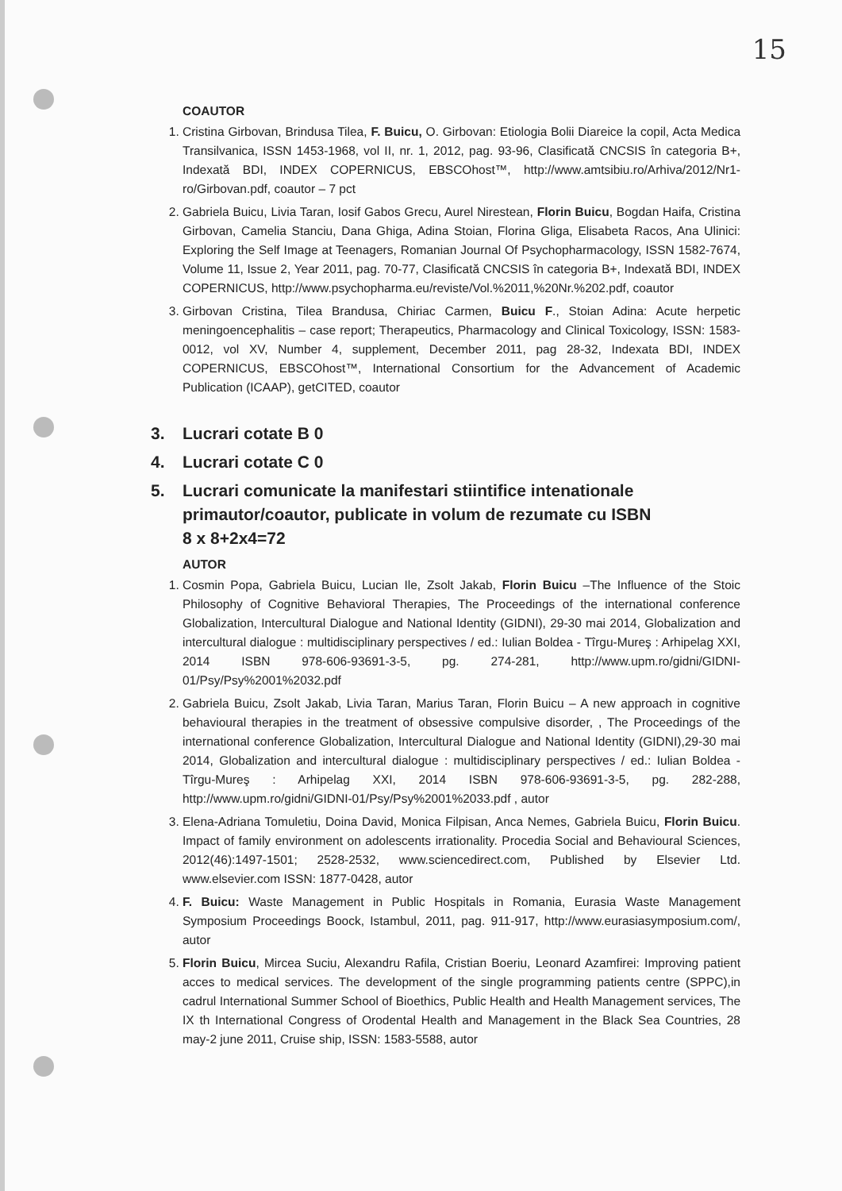15
COAUTOR
1. Cristina Girbovan, Brindusa Tilea, F. Buicu, O. Girbovan: Etiologia Bolii Diareice la copil, Acta Medica Transilvanica, ISSN 1453-1968, vol II, nr. 1, 2012, pag. 93-96, Clasificată CNCSIS în categoria B+, Indexată BDI, INDEX COPERNICUS, EBSCOhost™, http://www.amtsibiu.ro/Arhiva/2012/Nr1-ro/Girbovan.pdf, coautor – 7 pct
2. Gabriela Buicu, Livia Taran, Iosif Gabos Grecu, Aurel Nirestean, Florin Buicu, Bogdan Haifa, Cristina Girbovan, Camelia Stanciu, Dana Ghiga, Adina Stoian, Florina Gliga, Elisabeta Racos, Ana Ulinici: Exploring the Self Image at Teenagers, Romanian Journal Of Psychopharmacology, ISSN 1582-7674, Volume 11, Issue 2, Year 2011, pag. 70-77, Clasificată CNCSIS în categoria B+, Indexată BDI, INDEX COPERNICUS, http://www.psychopharma.eu/reviste/Vol.%2011,%20Nr.%202.pdf, coautor
3. Girbovan Cristina, Tilea Brandusa, Chiriac Carmen, Buicu F., Stoian Adina: Acute herpetic meningoencephalitis – case report; Therapeutics, Pharmacology and Clinical Toxicology, ISSN: 1583-0012, vol XV, Number 4, supplement, December 2011, pag 28-32, Indexata BDI, INDEX COPERNICUS, EBSCOhost™, International Consortium for the Advancement of Academic Publication (ICAAP), getCITED, coautor
3. Lucrari cotate B 0
4. Lucrari cotate C 0
5. Lucrari comunicate la manifestari stiintifice intenationale primautor/coautor, publicate in volum de rezumate cu ISBN
8 x 8+2x4=72
AUTOR
1. Cosmin Popa, Gabriela Buicu, Lucian Ile, Zsolt Jakab, Florin Buicu –The Influence of the Stoic Philosophy of Cognitive Behavioral Therapies, The Proceedings of the international conference Globalization, Intercultural Dialogue and National Identity (GIDNI), 29-30 mai 2014, Globalization and intercultural dialogue : multidisciplinary perspectives / ed.: Iulian Boldea - Tîrgu-Mureş : Arhipelag XXI, 2014 ISBN 978-606-93691-3-5, pg. 274-281, http://www.upm.ro/gidni/GIDNI-01/Psy/Psy%2001%2032.pdf
2. Gabriela Buicu, Zsolt Jakab, Livia Taran, Marius Taran, Florin Buicu – A new approach in cognitive behavioural therapies in the treatment of obsessive compulsive disorder, , The Proceedings of the international conference Globalization, Intercultural Dialogue and National Identity (GIDNI),29-30 mai 2014, Globalization and intercultural dialogue : multidisciplinary perspectives / ed.: Iulian Boldea - Tîrgu-Mureş : Arhipelag XXI, 2014 ISBN 978-606-93691-3-5, pg. 282-288, http://www.upm.ro/gidni/GIDNI-01/Psy/Psy%2001%2033.pdf , autor
3. Elena-Adriana Tomuletiu, Doina David, Monica Filpisan, Anca Nemes, Gabriela Buicu, Florin Buicu. Impact of family environment on adolescents irrationality. Procedia Social and Behavioural Sciences, 2012(46):1497-1501; 2528-2532, www.sciencedirect.com, Published by Elsevier Ltd. www.elsevier.com ISSN: 1877-0428, autor
4. F. Buicu: Waste Management in Public Hospitals in Romania, Eurasia Waste Management Symposium Proceedings Boock, Istambul, 2011, pag. 911-917, http://www.eurasiasymposium.com/, autor
5. Florin Buicu, Mircea Suciu, Alexandru Rafila, Cristian Boeriu, Leonard Azamfirei: Improving patient acces to medical services. The development of the single programming patients centre (SPPC),in cadrul International Summer School of Bioethics, Public Health and Health Management services, The IX th International Congress of Orodental Health and Management in the Black Sea Countries, 28 may-2 june 2011, Cruise ship, ISSN: 1583-5588, autor